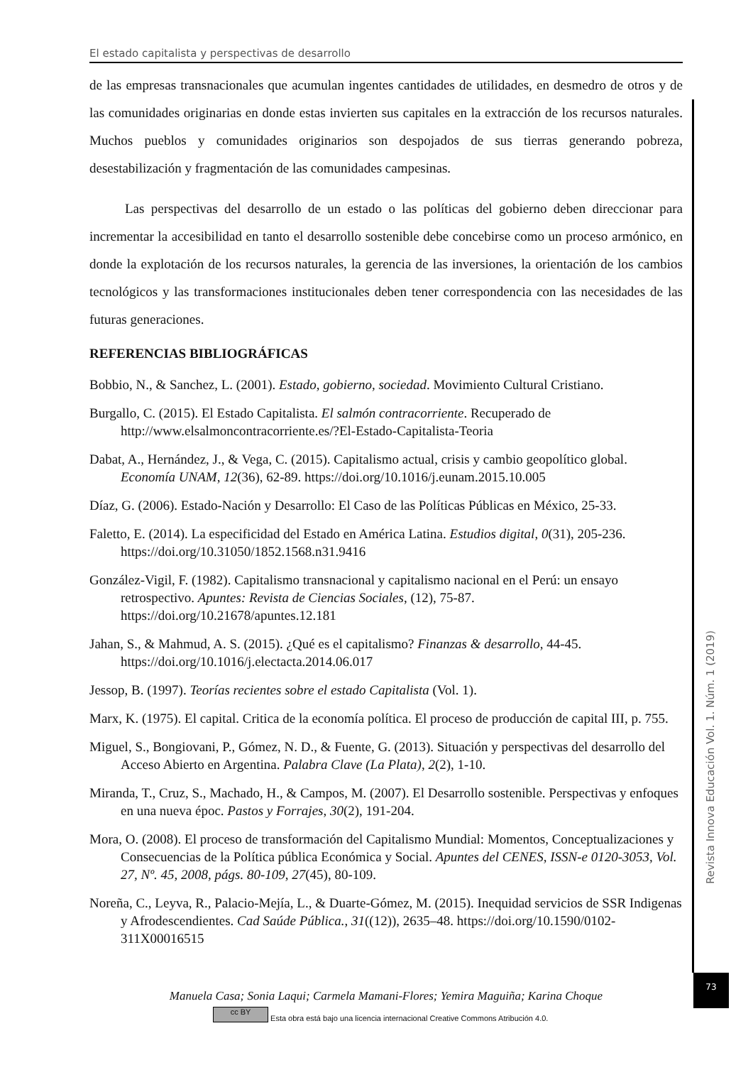El estado capitalista y perspectivas de desarrollo
de las empresas transnacionales que acumulan ingentes cantidades de utilidades, en desmedro de otros y de las comunidades originarias en donde estas invierten sus capitales en la extracción de los recursos naturales. Muchos pueblos y comunidades originarios son despojados de sus tierras generando pobreza, desestabilización y fragmentación de las comunidades campesinas.
Las perspectivas del desarrollo de un estado o las políticas del gobierno deben direccionar para incrementar la accesibilidad en tanto el desarrollo sostenible debe concebirse como un proceso armónico, en donde la explotación de los recursos naturales, la gerencia de las inversiones, la orientación de los cambios tecnológicos y las transformaciones institucionales deben tener correspondencia con las necesidades de las futuras generaciones.
REFERENCIAS BIBLIOGRÁFICAS
Bobbio, N., & Sanchez, L. (2001). Estado, gobierno, sociedad. Movimiento Cultural Cristiano.
Burgallo, C. (2015). El Estado Capitalista. El salmón contracorriente. Recuperado de http://www.elsalmoncontracorriente.es/?El-Estado-Capitalista-Teoria
Dabat, A., Hernández, J., & Vega, C. (2015). Capitalismo actual, crisis y cambio geopolítico global. Economía UNAM, 12(36), 62-89. https://doi.org/10.1016/j.eunam.2015.10.005
Díaz, G. (2006). Estado-Nación y Desarrollo: El Caso de las Políticas Públicas en México, 25-33.
Faletto, E. (2014). La especificidad del Estado en América Latina. Estudios digital, 0(31), 205-236. https://doi.org/10.31050/1852.1568.n31.9416
González-Vigil, F. (1982). Capitalismo transnacional y capitalismo nacional en el Perú: un ensayo retrospectivo. Apuntes: Revista de Ciencias Sociales, (12), 75-87. https://doi.org/10.21678/apuntes.12.181
Jahan, S., & Mahmud, A. S. (2015). ¿Qué es el capitalismo? Finanzas & desarrollo, 44-45. https://doi.org/10.1016/j.electacta.2014.06.017
Jessop, B. (1997). Teorías recientes sobre el estado Capitalista (Vol. 1).
Marx, K. (1975). El capital. Critica de la economía política. El proceso de producción de capital III, p. 755.
Miguel, S., Bongiovani, P., Gómez, N. D., & Fuente, G. (2013). Situación y perspectivas del desarrollo del Acceso Abierto en Argentina. Palabra Clave (La Plata), 2(2), 1-10.
Miranda, T., Cruz, S., Machado, H., & Campos, M. (2007). El Desarrollo sostenible. Perspectivas y enfoques en una nueva époc. Pastos y Forrajes, 30(2), 191-204.
Mora, O. (2008). El proceso de transformación del Capitalismo Mundial: Momentos, Conceptualizaciones y Consecuencias de la Política pública Económica y Social. Apuntes del CENES, ISSN-e 0120-3053, Vol. 27, Nº. 45, 2008, págs. 80-109, 27(45), 80-109.
Noreña, C., Leyva, R., Palacio-Mejía, L., & Duarte-Gómez, M. (2015). Inequidad servicios de SSR Indigenas y Afrodescendientes. Cad Saúde Pública., 31((12)), 2635–48. https://doi.org/10.1590/0102-311X00016515
Revista Innova Educación Vol. 1. Núm. 1 (2019)
73
Manuela Casa; Sonia Laqui; Carmela Mamani-Flores; Yemira Maguiña; Karina Choque
cc BY Esta obra está bajo una licencia internacional Creative Commons Atribución 4.0.